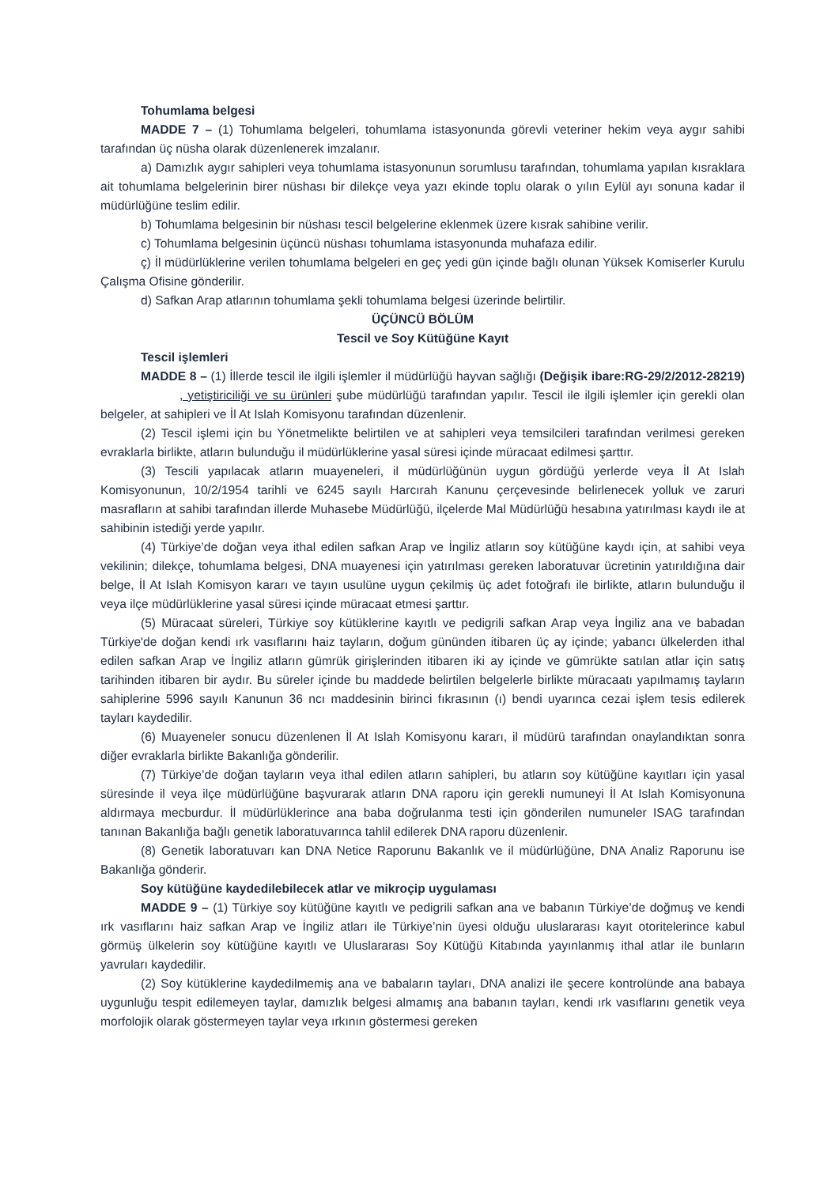Tohumlama belgesi
MADDE 7 – (1) Tohumlama belgeleri, tohumlama istasyonunda görevli veteriner hekim veya aygır sahibi tarafından üç nüsha olarak düzenlenerek imzalanır.
a) Damızlık aygır sahipleri veya tohumlama istasyonunun sorumlusu tarafından, tohumlama yapılan kısraklara ait tohumlama belgelerinin birer nüshası bir dilekçe veya yazı ekinde toplu olarak o yılın Eylül ayı sonuna kadar il müdürlüğüne teslim edilir.
b) Tohumlama belgesinin bir nüshası tescil belgelerine eklenmek üzere kısrak sahibine verilir.
c) Tohumlama belgesinin üçüncü nüshası tohumlama istasyonunda muhafaza edilir.
ç) İl müdürlüklerine verilen tohumlama belgeleri en geç yedi gün içinde bağlı olunan Yüksek Komiserler Kurulu Çalışma Ofisine gönderilir.
d) Safkan Arap atlarının tohumlama şekli tohumlama belgesi üzerinde belirtilir.
ÜÇÜNCÜ BÖLÜM
Tescil ve Soy Kütüğüne Kayıt
Tescil işlemleri
MADDE 8 – (1) İllerde tescil ile ilgili işlemler il müdürlüğü hayvan sağlığı (Değişik ibare:RG-29/2/2012-28219) , yetiştiriciliği ve su ürünleri şube müdürlüğü tarafından yapılır. Tescil ile ilgili işlemler için gerekli olan belgeler, at sahipleri ve İl At Islah Komisyonu tarafından düzenlenir.
(2) Tescil işlemi için bu Yönetmelikte belirtilen ve at sahipleri veya temsilcileri tarafından verilmesi gereken evraklarla birlikte, atların bulunduğu il müdürlüklerine yasal süresi içinde müracaat edilmesi şarttır.
(3) Tescili yapılacak atların muayeneleri, il müdürlüğünün uygun gördüğü yerlerde veya İl At Islah Komisyonunun, 10/2/1954 tarihli ve 6245 sayılı Harcırah Kanunu çerçevesinde belirlenecek yolluk ve zaruri masrafların at sahibi tarafından illerde Muhasebe Müdürlüğü, ilçelerde Mal Müdürlüğü hesabına yatırılması kaydı ile at sahibinin istediği yerde yapılır.
(4) Türkiye’de doğan veya ithal edilen safkan Arap ve İngiliz atların soy kütüğüne kaydı için, at sahibi veya vekilinin; dilekçe, tohumlama belgesi, DNA muayenesi için yatırılması gereken laboratuvar ücretinin yatırıldığına dair belge, İl At Islah Komisyon kararı ve tayın usulüne uygun çekilmiş üç adet fotoğrafı ile birlikte, atların bulunduğu il veya ilçe müdürlüklerine yasal süresi içinde müracaat etmesi şarttır.
(5) Müracaat süreleri, Türkiye soy kütüklerine kayıtlı ve pedigrili safkan Arap veya İngiliz ana ve babadan Türkiye'de doğan kendi ırk vasıflarını haiz tayların, doğum gününden itibaren üç ay içinde; yabancı ülkelerden ithal edilen safkan Arap ve İngiliz atların gümrük girişlerinden itibaren iki ay içinde ve gümrükte satılan atlar için satış tarihinden itibaren bir aydır. Bu süreler içinde bu maddede belirtilen belgelerle birlikte müracaatı yapılmamış tayların sahiplerine 5996 sayılı Kanunun 36 ncı maddesinin birinci fıkrasının (ı) bendi uyarınca cezai işlem tesis edilerek tayları kaydedilir.
(6) Muayeneler sonucu düzenlenen İl At Islah Komisyonu kararı, il müdürü tarafından onaylandıktan sonra diğer evraklarla birlikte Bakanlığa gönderilir.
(7) Türkiye’de doğan tayların veya ithal edilen atların sahipleri, bu atların soy kütüğüne kayıtları için yasal süresinde il veya ilçe müdürlüğüne başvurarak atların DNA raporu için gerekli numuneyi İl At Islah Komisyonuna aldırmaya mecburdur. İl müdürlüklerince ana baba doğrulanma testi için gönderilen numuneler ISAG tarafından tanınan Bakanlığa bağlı genetik laboratuvarınca tahlil edilerek DNA raporu düzenlenir.
(8) Genetik laboratuvarı kan DNA Netice Raporunu Bakanlık ve il müdürlüğüne, DNA Analiz Raporunu ise Bakanlığa gönderir.
Soy kütüğüne kaydedilebilecek atlar ve mikroçip uygulaması
MADDE 9 – (1) Türkiye soy kütüğüne kayıtlı ve pedigrili safkan ana ve babanın Türkiye’de doğmuş ve kendi ırk vasıflarını haiz safkan Arap ve İngiliz atları ile Türkiye’nin üyesi olduğu uluslararası kayıt otoritelerince kabul görmüş ülkelerin soy kütüğüne kayıtlı ve Uluslararası Soy Kütüğü Kitabında yayınlanmış ithal atlar ile bunların yavruları kaydedilir.
(2) Soy kütüklerine kaydedilmemiş ana ve babaların tayları, DNA analizi ile şecere kontrolünde ana babaya uygunluğu tespit edilemeyen taylar, damızlık belgesi almamış ana babanın tayları, kendi ırk vasıflarını genetik veya morfolojik olarak göstermeyen taylar veya ırkının göstermesi gereken